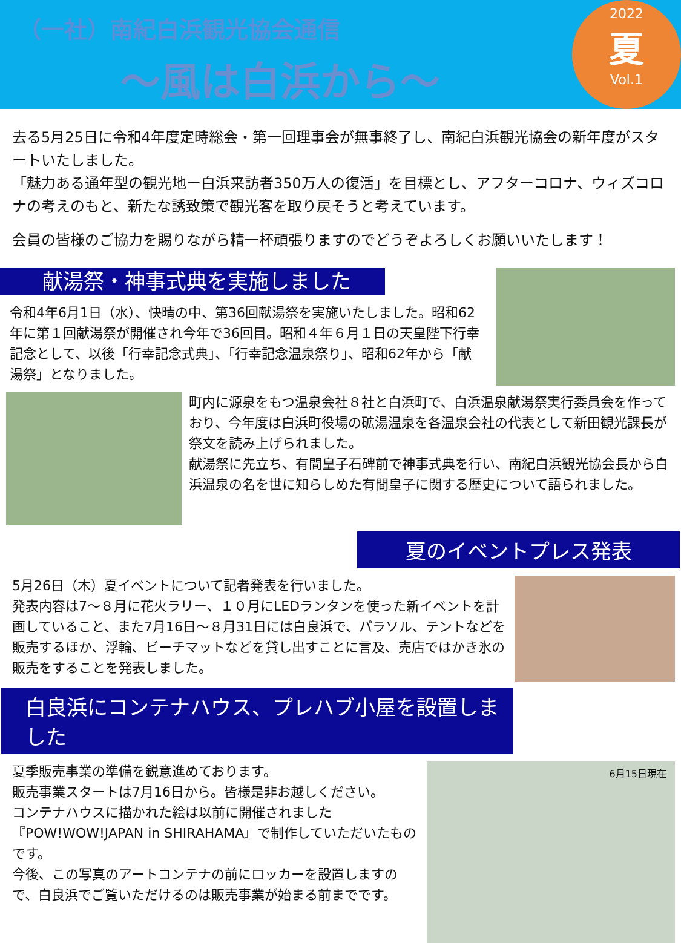（一社）南紀白浜観光協会通信
～風は白浜から～
2022
夏
Vol.1
去る5月25日に令和4年度定時総会・第一回理事会が無事終了し、南紀白浜観光協会の新年度がスタートいたしました。
「魅力ある通年型の観光地ー白浜来訪者350万人の復活」を目標とし、アフターコロナ、ウィズコロナの考えのもと、新たな誘致策で観光客を取り戻そうと考えています。
会員の皆様のご協力を賜りながら精一杯頑張りますのでどうぞよろしくお願いいたします！
献湯祭・神事式典を実施しました
令和4年6月1日（水）、快晴の中、第36回献湯祭を実施いたしました。昭和62年に第１回献湯祭が開催され今年で36回目。昭和４年６月１日の天皇陛下行幸記念として、以後「行幸記念式典」、「行幸記念温泉祭り」、昭和62年から「献湯祭」となりました。
町内に源泉をもつ温泉会社８社と白浜町で、白浜温泉献湯祭実行委員会を作っており、今年度は白浜町役場の砿湯温泉を各温泉会社の代表として新田観光課長が祭文を読み上げられました。
献湯祭に先立ち、有間皇子石碑前で神事式典を行い、南紀白浜観光協会長から白浜温泉の名を世に知らしめた有間皇子に関する歴史について語られました。
夏のイベントプレス発表
5月26日（木）夏イベントについて記者発表を行いました。
発表内容は7～８月に花火ラリー、１０月にLEDランタンを使った新イベントを計画していること、また7月16日～８月31日には白良浜で、パラソル、テントなどを販売するほか、浮輪、ビーチマットなどを貸し出すことに言及、売店ではかき氷の販売をすることを発表しました。
白良浜にコンテナハウス、プレハブ小屋を設置しました
夏季販売事業の準備を鋭意進めております。
販売事業スタートは7月16日から。皆様是非お越しください。
コンテナハウスに描かれた絵は以前に開催されました『POW!WOW!JAPAN in SHIRAHAMA』で制作していただいたものです。
今後、この写真のアートコンテナの前にロッカーを設置しますので、白良浜でご覧いただけるのは販売事業が始まる前までです。
6月15日現在